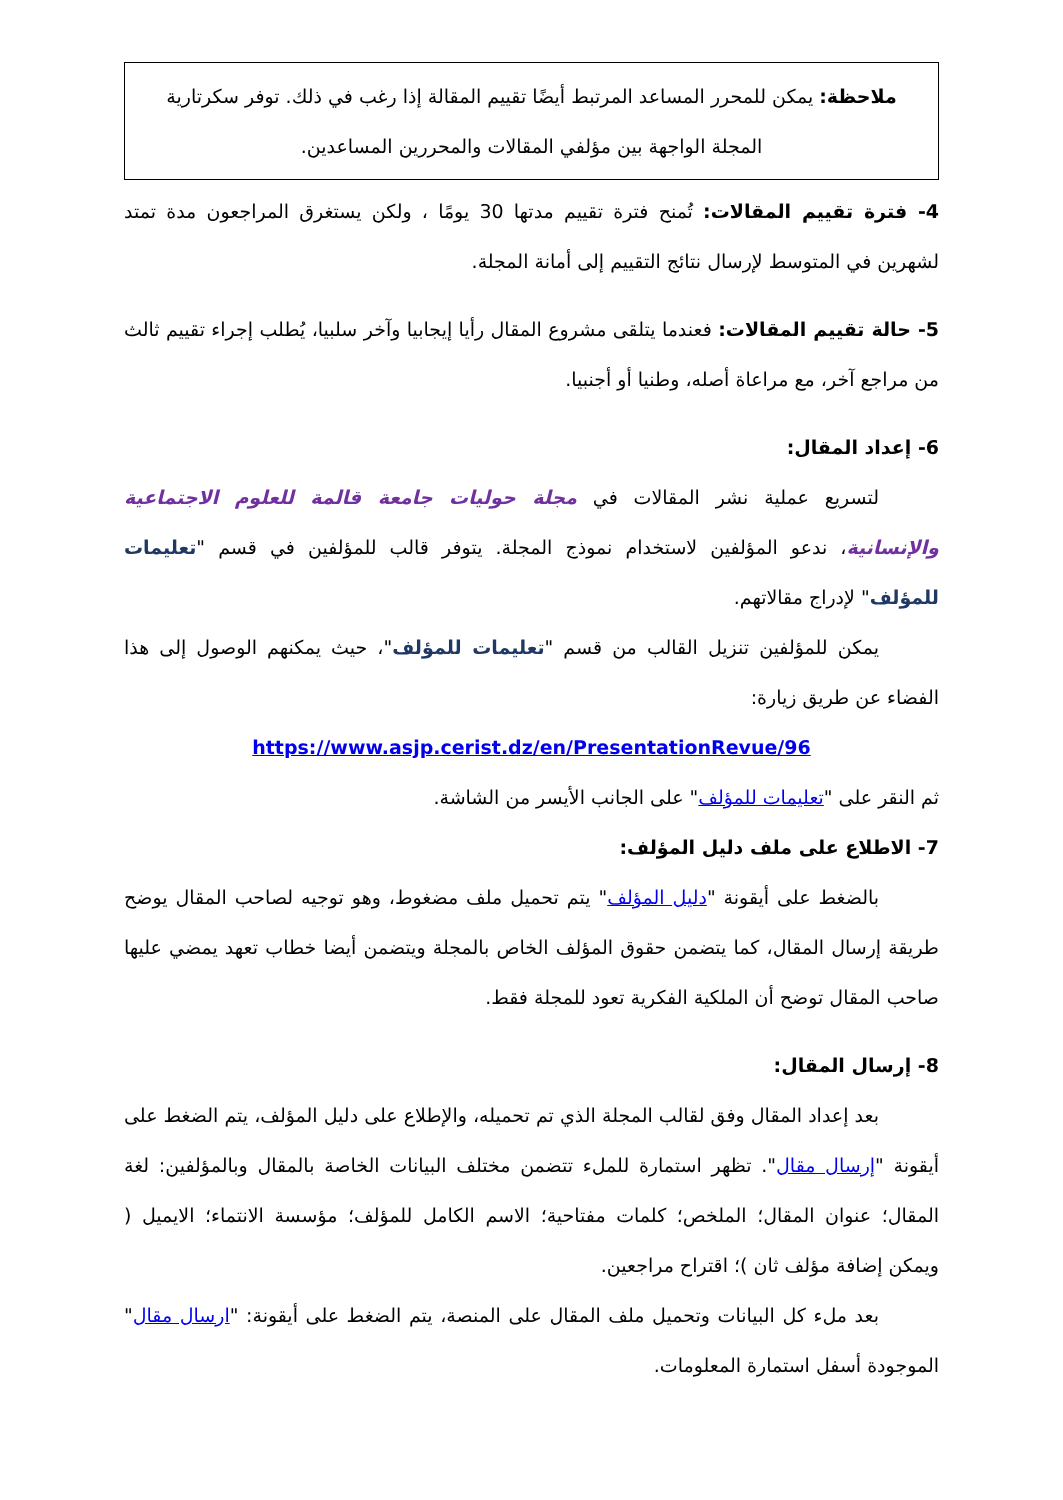ملاحظة: يمكن للمحرر المساعد المرتبط أيضًا تقييم المقالة إذا رغب في ذلك. توفر سكرتارية المجلة الواجهة بين مؤلفي المقالات والمحررين المساعدين.
4- فترة تقييم المقالات: تُمنح فترة تقييم مدتها 30 يومًا ، ولكن يستغرق المراجعون مدة تمتد لشهرين في المتوسط لإرسال نتائج التقييم إلى أمانة المجلة.
5- حالة تقييم المقالات: فعندما يتلقى مشروع المقال رأيا إيجابيا وآخر سلبيا، يُطلب إجراء تقييم ثالث من مراجع آخر، مع مراعاة أصله، وطنيا أو أجنبيا.
6- إعداد المقال:
لتسريع عملية نشر المقالات في مجلة حوليات جامعة قالمة للعلوم الاجتماعية والإنسانية، ندعو المؤلفين لاستخدام نموذج المجلة. يتوفر قالب للمؤلفين في قسم "تعليمات للمؤلف" لإدراج مقالاتهم.
يمكن للمؤلفين تنزيل القالب من قسم "تعليمات للمؤلف"، حيث يمكنهم الوصول إلى هذا الفضاء عن طريق زيارة:
https://www.asjp.cerist.dz/en/PresentationRevue/96
ثم النقر على "تعليمات للمؤلف" على الجانب الأيسر من الشاشة.
7- الاطلاع على ملف دليل المؤلف:
بالضغط على أيقونة "دليل المؤلف" يتم تحميل ملف مضغوط، وهو توجيه لصاحب المقال يوضح طريقة إرسال المقال، كما يتضمن حقوق المؤلف الخاص بالمجلة ويتضمن أيضا خطاب تعهد يمضي عليها صاحب المقال توضح أن الملكية الفكرية تعود للمجلة فقط.
8- إرسال المقال:
بعد إعداد المقال وفق لقالب المجلة الذي تم تحميله، والإطلاع على دليل المؤلف، يتم الضغط على أيقونة "إرسال مقال". تظهر استمارة للملء تتضمن مختلف البيانات الخاصة بالمقال وبالمؤلفين: لغة المقال؛ عنوان المقال؛ الملخص؛ كلمات مفتاحية؛ الاسم الكامل للمؤلف؛ مؤسسة الانتماء؛ الايميل ( ويمكن إضافة مؤلف ثان )؛ اقتراح مراجعين.
بعد ملء كل البيانات وتحميل ملف المقال على المنصة، يتم الضغط على أيقونة: "ارسال مقال" الموجودة أسفل استمارة المعلومات.